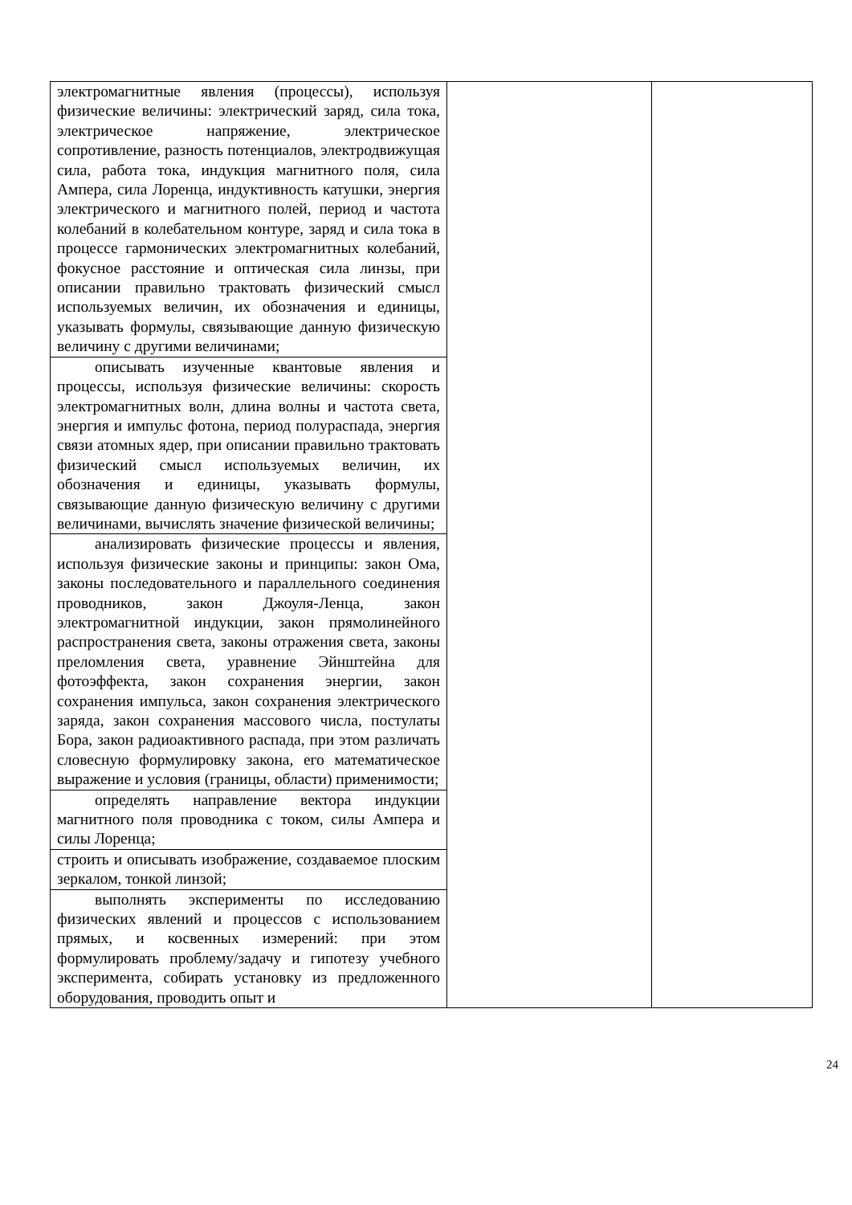| электромагнитные явления (процессы), используя физические величины: электрический заряд, сила тока, электрическое напряжение, электрическое сопротивление, разность потенциалов, электродвижущая сила, работа тока, индукция магнитного поля, сила Ампера, сила Лоренца, индуктивность катушки, энергия электрического и магнитного полей, период и частота колебаний в колебательном контуре, заряд и сила тока в процессе гармонических электромагнитных колебаний, фокусное расстояние и оптическая сила линзы, при описании правильно трактовать физический смысл используемых величин, их обозначения и единицы, указывать формулы, связывающие данную физическую величину с другими величинами; | | |
| описывать изученные квантовые явления и процессы, используя физические величины: скорость электромагнитных волн, длина волны и частота света, энергия и импульс фотона, период полураспада, энергия связи атомных ядер, при описании правильно трактовать физический смысл используемых величин, их обозначения и единицы, указывать формулы, связывающие данную физическую величину с другими величинами, вычислять значение физической величины; | | |
| анализировать физические процессы и явления, используя физические законы и принципы: закон Ома, законы последовательного и параллельного соединения проводников, закон Джоуля-Ленца, закон электромагнитной индукции, закон прямолинейного распространения света, законы отражения света, законы преломления света, уравнение Эйнштейна для фотоэффекта, закон сохранения энергии, закон сохранения импульса, закон сохранения электрического заряда, закон сохранения массового числа, постулаты Бора, закон радиоактивного распада, при этом различать словесную формулировку закона, его математическое выражение и условия (границы, области) применимости; | | |
| определять направление вектора индукции магнитного поля проводника с током, силы Ампера и силы Лоренца; | | |
| строить и описывать изображение, создаваемое плоским зеркалом, тонкой линзой; | | |
| выполнять эксперименты по исследованию физических явлений и процессов с использованием прямых, и косвенных измерений: при этом формулировать проблему/задачу и гипотезу учебного эксперимента, собирать установку из предложенного оборудования, проводить опыт и | | |
24